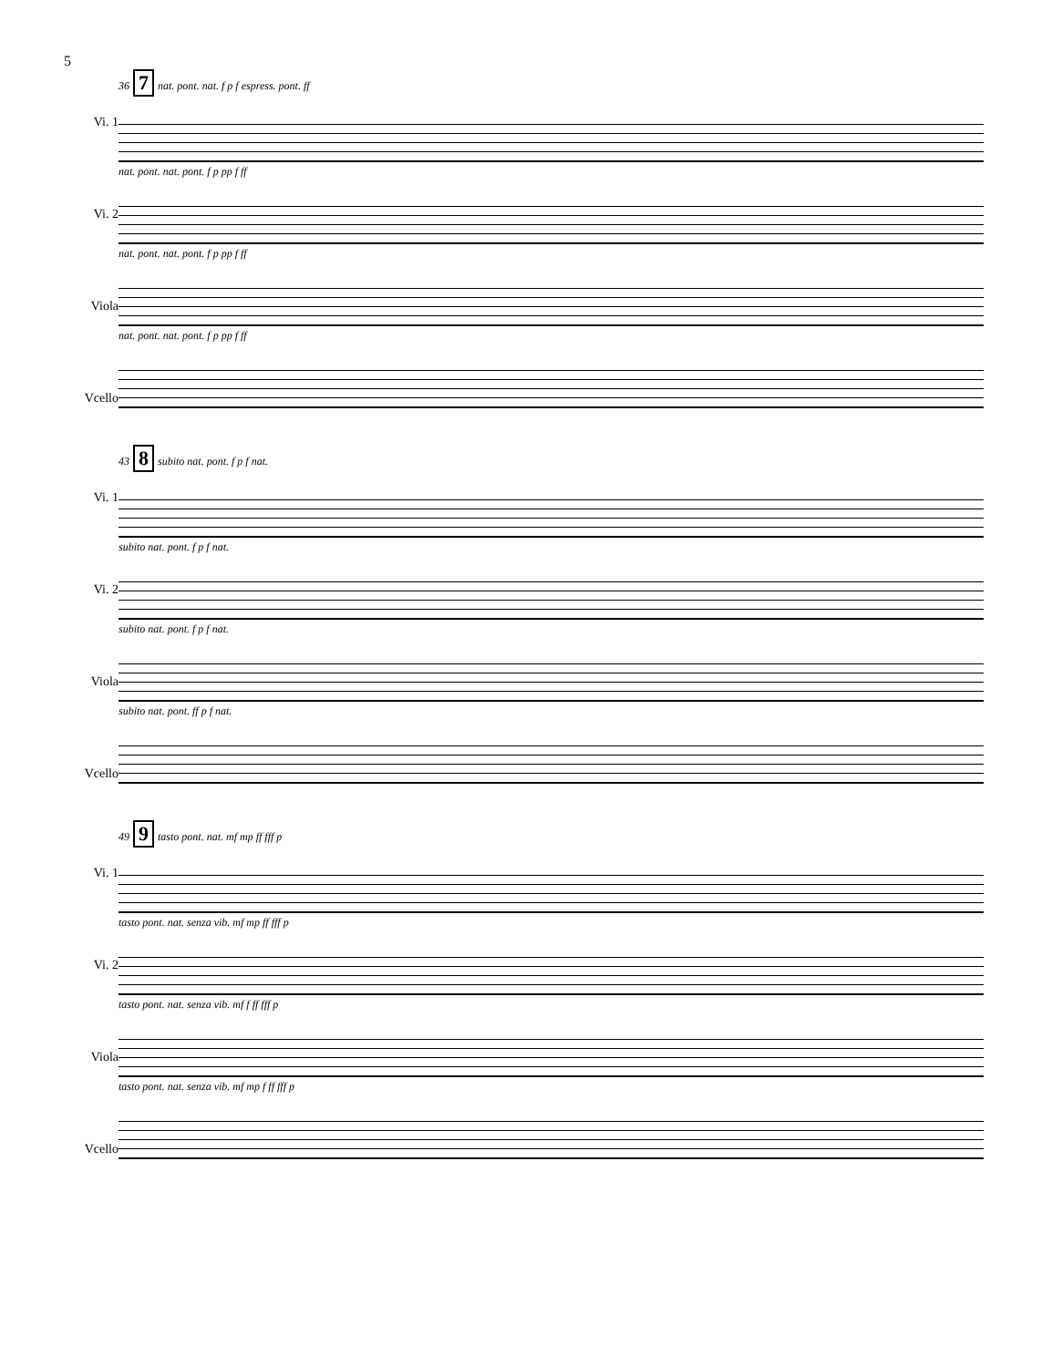5
Vi. 1
Vi. 2
Viola
Vcello
36 7 nat. pont. nat. f p f espress. pont. ff
nat. pont. nat. pont. f p pp f ff
nat. pont. nat. pont. f p pp f ff
nat. pont. nat. pont. f p pp f ff
Vi. 1
Vi. 2
Viola
Vcello
43 8 subito nat. pont. f p f nat.
subito nat. pont. f p f nat.
subito nat. pont. f p f nat.
subito nat. pont. ff p f nat.
Vi. 1
Vi. 2
Viola
Vcello
49 9 tasto pont. nat. mf mp ff fff p
tasto pont. nat. senza vib. mf mp ff fff p
tasto pont. nat. senza vib. mf f ff fff p
tasto pont. nat. senza vib. mf mp f ff fff p